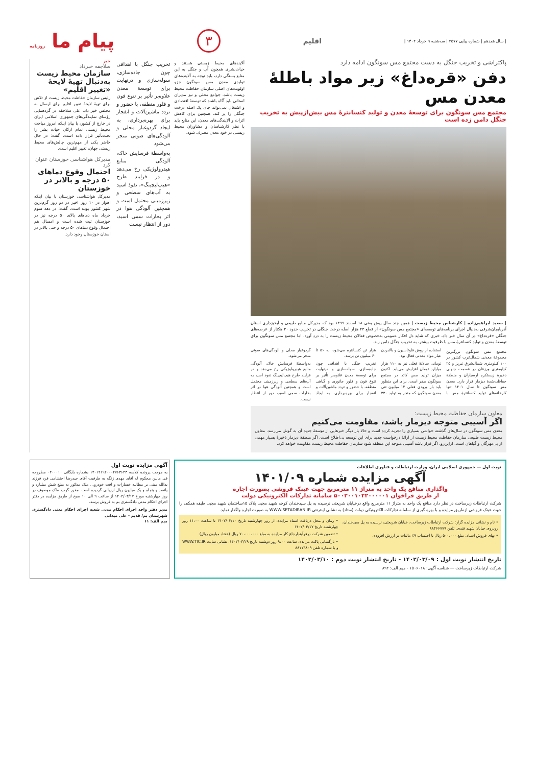| سال هفدهم | شماره پیاپی ۲۵۷۷ | سه‌شنبه ۹ خرداد ۱۴۰۲ |
اقلیم
۳
پیام ما روزنامه
پاکتراشی و تخریب جنگل به دست مجتمع مس سونگون ادامه دارد
دفن «قره‌داغ» زیر مواد باطلهٔ معدن مس
مجتمع مس سونگون برای توسعهٔ معدن و تولید کنسانترهٔ مس بیش‌ازپیش به تخریب جنگل دامن زده است
| سعید ابراهیم‌زاده | کارشناس محیط زیست | همین چند سال پیش یعنی ۱۸ اسفند ۱۳۹۹ بود که مدیرکل منابع طبیعی و آبخیزداری استان آذربایجان‌شرقی به‌دنبال اجرای برنامه‌های توسعه‌ای «مجتمع مس سونگون» از قطع ۲۳ هزار اصله درخت جنگلی در تخریب حدود ۳۰ هکتار از عرصه‌های جنگلی «قره‌داغ» در آن سال خبر داد، خبری که شاید دل افکار عمومی به‌خصوص فعالان محیط زیست را به درد آورد، اما مجتمع مس سونگون برای توسعهٔ معدن و تولید کنسانترهٔ مس با ظرفیت بیشتر، به تخریب جنگل دامن زند.
مجتمع مس سونگون بزرگترین مجموعهٔ معدنی شمال‌غرب کشور در ۱۰۰ کیلومتری شمال‌شرق تبریز و ۲۵ کیلومتری ورزقان در قسمت جنوبی ذخیرهٔ زیستکره ارسباران و منطقهٔ حفاظت‌شدهٔ دیزمار قرار دارد. معدن مس سونگون تا سال ۱۴۰۱ تنها کارخانه‌های تولید کنسانترهٔ مس با استفاده از روش فلوتاسیون و بالابردن عیار مواد معدنی فعال بود.
تومانی سالانهٔ فعلی نیز به ۱۱۰ هزار میلیارد تومان افزایش می‌یابد. اکنون میزان تولید مس کاتد در مجتمع سونگون صفر است. برای این منظور باید بار ورودی فعلی ۱۴ میلیون تنی معدن سونگون که منجر به تولید ۳۳۰ هزار تن کنسانتره می‌شود، به ۵۶ تا ۶۰ میلیون تن برسد.
تخریب جنگل با اهدافی چون جاده‌سازی، سوله‌سازی و درنهایت برای توسعهٔ معدن علاوه‌بر تأثیر بر تنوع فون و فلور جانوری و گیاهی منطقه، با حضور و تردد ماشین‌آلات و انفجار برای بهره‌برداری، به ایجاد گردوغبار محلی و آلودگی‌های صوتی منجر می‌شود.
به‌واسطهٔ فرسایش خاک، آلودگی منابع هیدرولوژیکی رخ می‌دهد و در فرایند طرح هیپ‌لیچینگ نفوذ اسید به آب‌های سطحی و زیرزمینی محتمل است و همچنین آلودگی هوا در اثر بخارات سمی اسید، دور از انتظار نیست.
معاون سازمان حفاظت محیط زیست:
اگر آسیبی متوجه دیزمار باشد، مقاومت می‌کنیم
معدن مس سونگون در سال‌های گذشته حواشی بسیاری را تجربه کرده است و حالا بار دیگر خبرهایی از توسعهٔ جدید آن به گوش می‌رسد. معاون محیط زیست طبیعی سازمان حفاظت محیط زیست از ارائهٔ درخواست جدید برای این توسعه بی‌اطلاع است. اگر منطقهٔ دیزمار ذخیرهٔ بسیار مهمی از بی‌مهرگان و گیاهان است، ازاین‌رو، اگر قرار باشد آسیبی متوجه این منطقه شود سازمان حفاظت محیط زیست مقاومت خواهد کرد.
آلایندهای محیط زیستی هستند و حیات‌بشری همچون آب و جنگل به این منابع بستگی دارد، باید توجه به آلاینده‌های تولیدی معدن مس سونگون جزو اولویت‌های اصلی سازمان حفاظت محیط زیست باشد. جوامع محلی و نیز مدیران استانی باید آگاه باشند که توسعهٔ اقتصادی و اشتغال نمی‌تواند جای یک اصله درخت جنگلی را پر کند. همچنین برای کاهش اثرات و آلایندگی‌های معدن، این منابع باید با نظر کارشناسان و مشاوران محیط زیستی در خود معدن مصرف شود.
تخریب جنگل با اهدافی چون جاده‌سازی، سوله‌سازی و درنهایت برای توسعهٔ معدن علاوه‌بر تأثیر بر تنوع فون و فلور منطقه، با حضور و تردد ماشین‌آلات و انفجار برای بهره‌برداری، به ایجاد گردوغبار محلی و آلودگی‌های صوتی منجر می‌شود
به‌واسطهٔ فرسایش خاک، آلودگی منابع هیدرولوژیکی رخ می‌دهد و در فرایند طرح «هیپ‌لیچینگ»، نفوذ اسید به آب‌های سطحی و زیرزمینی محتمل است و همچنین آلودگی هوا در اثر بخارات سمی اسید، دور از انتظار نیست
خبر
سلاجقه خبرداد
سازمان محیط زیست به‌دنبال تهیهٔ لایحهٔ «تغییر اقلیم»
رئیس سازمان حفاظت محیط زیست از تلاش برای تهیهٔ لایحهٔ تغییر اقلیم برای ارسال به مجلس خبر داد. علی سلاجقه در گردهمایی رؤسای نمایندگی‌های جمهوری اسلامی ایران در خارج از کشور، با بیان اینکه امروز مباحث محیط زیستی تمام ارکان حیات بشر را تحت‌تأثیر قرار داده است، گفت: در حال حاضر یکی از مهم‌ترین چالش‌های محیط زیستی جهان، تغییر اقلیم است.
مدیرکل هواشناسی خوزستان عنوان کرد
احتمال وقوع دماهای ۵۰ درجه و بالاتر در خوزستان
مدیرکل هواشناسی خوزستان با بیان اینکه اهواز در ۱۰ روز اخیر در دو روز گرم‌ترین شهر کشور بوده است، گفت: در دهه سوم خرداد ماه دماهای بالای ۵۰ درجه نیز در خوزستان ثبت شده است و امسال هم احتمال وقوع دماهای ۵۰ درجه و حتی بالاتر در استان خوزستان وجود دارد.
نوبت اول — جمهوری اسلامی ایران، وزارت ارتباطات و فناوری اطلاعات
آگهی مزایده شماره ۱۴۰۱/۰۹
واگذاری منافع یک واحد به متراژ ۱۱ مترمربع جهت عینک فروشی بصورت اجاره
از طریق فراخوان ۵۰۰۲۰۰۱۰۲۲۰۰۰۰۰۱ سامانه تدارکات الکترونیکی دولت
شرکت ارتباطات زیرساخت در نظر دارد منافع یک واحد به متراژ ۱۱ مترمربع واقع درخیابان شریعتی نرسیده به پل سیدخندان کوچه شهید مجبی پلاک ۱۵ساختمان شهید مجبی طبقه همکف را جهت عینک فروشی ازطریق مزایده و با بهره گیری از سامانه تدارکات الکترونیکی دولت (ستاد) به نشانی اینترنتی WWW.SETADIRAN.IR به صورت اجاره واگذار نماید.
• نام و نشانی مزایده گزار: شرکت ارتباطات زیرساخت، خیابان شریعتی، نرسیده به پل سیدخندان، روبروی خیابان شهید قندی. تلفن ۸۸۴۶۶۷۷۹
• بهای فروش اسناد: مبلغ ۵۰۰،۰۰۰ ریال با احتساب ۹٪ مالیات بر ارزش افزوده.
• زمان و محل دریافت اسناد مزایده: از روز چهارشنبه تاریخ ۱۴۰۲/۰۳/۱۰ تا ساعت ۱۱:۰۰ روز چهارشنبه تاریخ ۱۴۰۲/۰۳/۱۷
• تضمین شرکت درفرآیندارجاع کار مزایده به مبلغ ۷۰،۰۰۰،۰۰۰ ریال (هفتاد میلیون ریال)
• بازگشایی پاکت مزایده: ساعت ۹:۰۰ روز دوشنبه تاریخ ۱۴۰۲/۰۳/۲۹. نشانی سایت WWW.TIC.IR و یا شماره تلفن ۸۸۱۱۳۸۰۹
تاریخ انتشار نوبت اول : ۱۴۰۲/۰۳/۰۹ - تاریخ انتشار نوبت دوم : ۱۴۰۲/۰۳/۱۰
شرکت ارتباطات زیرساخت — شناسه آگهی: ۱۵۰۶۰۱۸ - میم الف: ۸۹۲
آگهی مزایده نوبت اول
به موجب پرونده کلاسه ۱۴۰۱۲۱۹۲۰۰۰۲۷۶۳۶۴۳ بشماره بایگانی ۰۲۰۰۰۱۰ مطروحه فی مابین محکوم له آقای مهدی زنگه به طرفیت آقای حیدرضا احتشامی فرد فرزند یدالله مبنی بر مطالبه خسارات و افت خودرو... ملک مذکور به مبلغ شش میلیارد و پانصد و پنجاه و یک میلیون ریال ارزیابی گردیده است. مقرر گردید ملک موصوف در روز چهارشنبه مورخ ۱۴۰۲/۰۳/۱۷ از ساعت ۹ الی ۱۰ صبح از طریق مزایده در دفتر اجرای احکام مدنی دادگستری بم به فروش برسد.
مدیر دفتر واحد اجرای احکام مدنی شعبه اجرای احکام مدنی دادگستری شهرستان بم/ قدیم - علی میدانی
میم الف: ۱۱